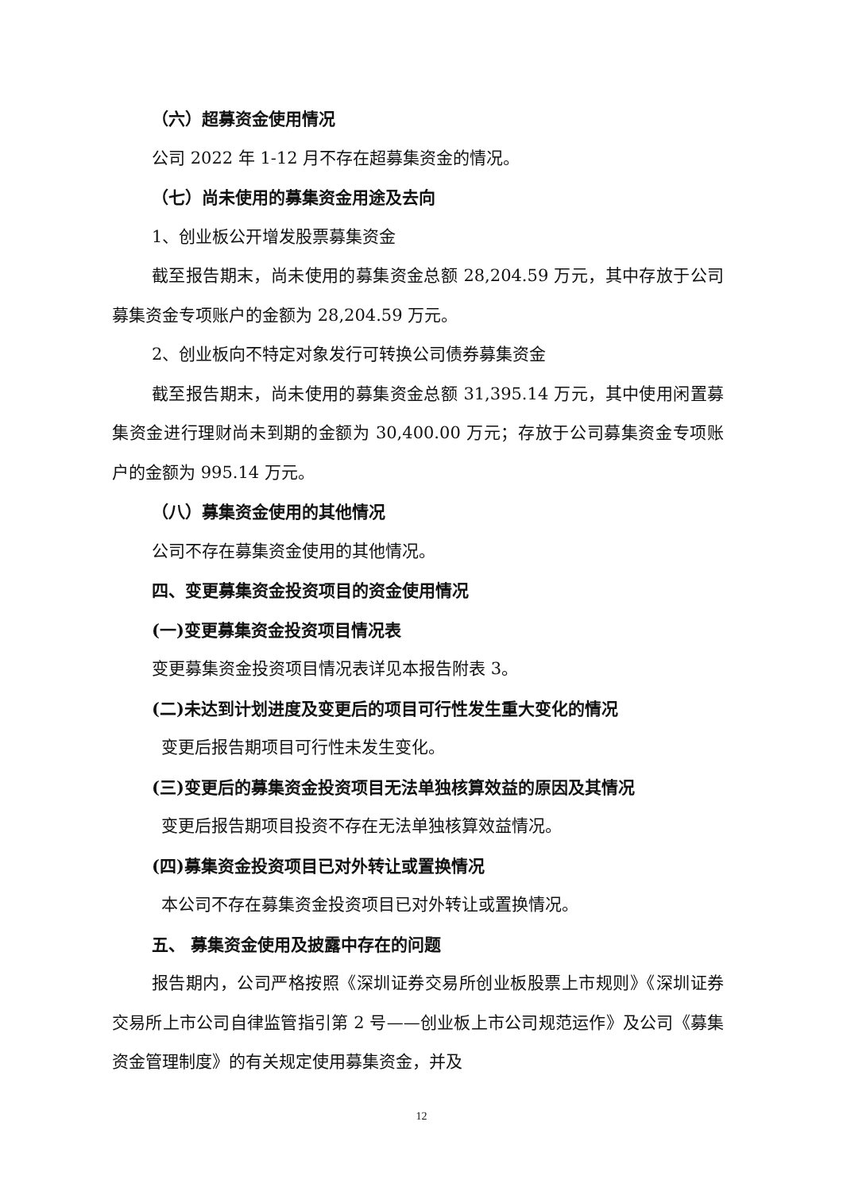（六）超募资金使用情况
公司 2022 年 1-12 月不存在超募集资金的情况。
（七）尚未使用的募集资金用途及去向
1、创业板公开增发股票募集资金
截至报告期末，尚未使用的募集资金总额 28,204.59 万元，其中存放于公司募集资金专项账户的金额为 28,204.59 万元。
2、创业板向不特定对象发行可转换公司债券募集资金
截至报告期末，尚未使用的募集资金总额 31,395.14 万元，其中使用闲置募集资金进行理财尚未到期的金额为 30,400.00 万元；存放于公司募集资金专项账户的金额为 995.14 万元。
（八）募集资金使用的其他情况
公司不存在募集资金使用的其他情况。
四、变更募集资金投资项目的资金使用情况
(一)变更募集资金投资项目情况表
变更募集资金投资项目情况表详见本报告附表 3。
(二)未达到计划进度及变更后的项目可行性发生重大变化的情况
变更后报告期项目可行性未发生变化。
(三)变更后的募集资金投资项目无法单独核算效益的原因及其情况
变更后报告期项目投资不存在无法单独核算效益情况。
(四)募集资金投资项目已对外转让或置换情况
本公司不存在募集资金投资项目已对外转让或置换情况。
五、 募集资金使用及披露中存在的问题
报告期内，公司严格按照《深圳证券交易所创业板股票上市规则》《深圳证券交易所上市公司自律监管指引第 2 号——创业板上市公司规范运作》及公司《募集资金管理制度》的有关规定使用募集资金，并及
12